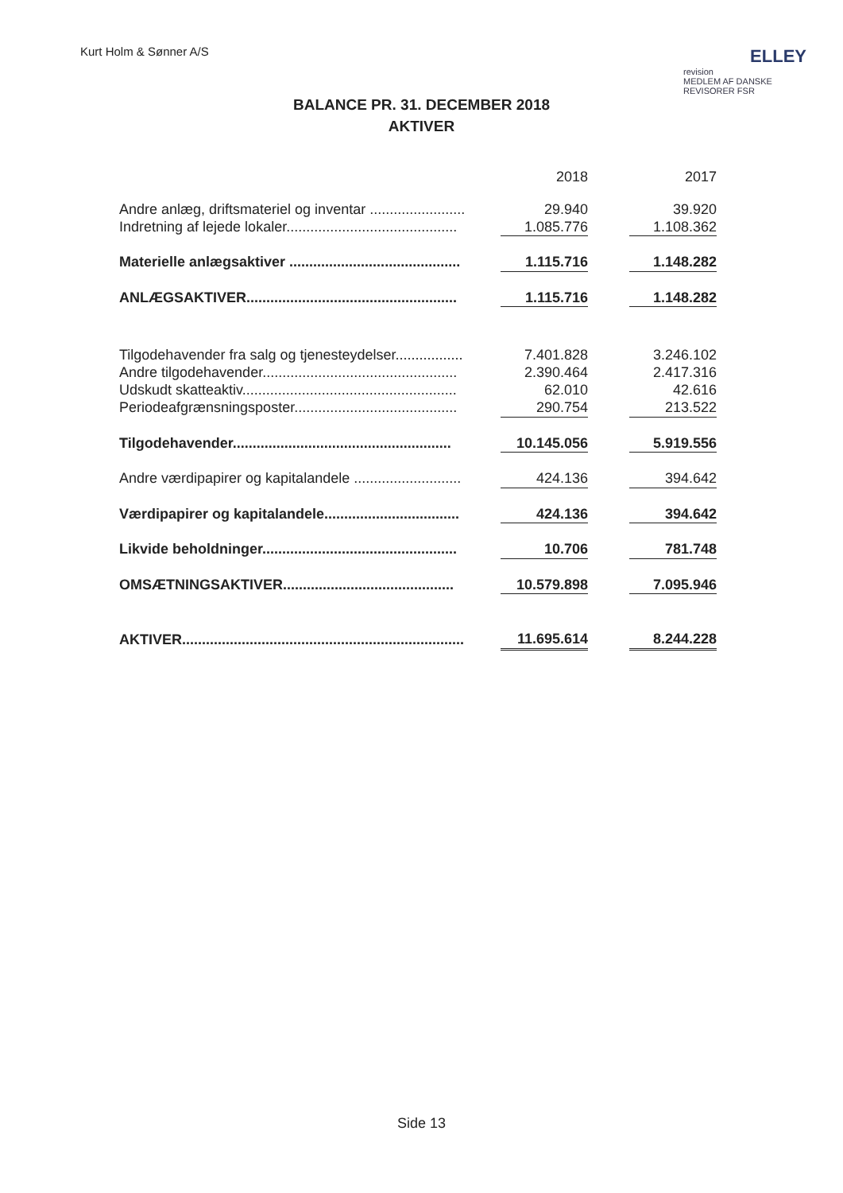Kurt Holm & Sønner A/S
ELLEY
revision
MEDLEM AF DANSKE REVISORER FSR
BALANCE PR. 31. DECEMBER 2018
AKTIVER
| | 2018 | | 2017 |
| --- | --- | --- | --- |
| Andre anlæg, driftsmateriel og inventar ........................ | 29.940 | | 39.920 |
| Indretning af lejede lokaler........................................... | 1.085.776 | | 1.108.362 |
| Materielle anlægsaktiver ........................................... | 1.115.716 | | 1.148.282 |
| ANLÆGSAKTIVER..................................................... | 1.115.716 | | 1.148.282 |
| Tilgodehavender fra salg og tjenesteydelser................. | 7.401.828 | | 3.246.102 |
| Andre tilgodehavender................................................. | 2.390.464 | | 2.417.316 |
| Udskudt skatteaktiv...................................................... | 62.010 | | 42.616 |
| Periodeafgrænsningsposter......................................... | 290.754 | | 213.522 |
| Tilgodehavender....................................................... | 10.145.056 | | 5.919.556 |
| Andre værdipapirer og kapitalandele ........................... | 424.136 | | 394.642 |
| Værdipapirer og kapitalandele.................................. | 424.136 | | 394.642 |
| Likvide beholdninger................................................. | 10.706 | | 781.748 |
| OMSÆTNINGSAKTIVER........................................... | 10.579.898 | | 7.095.946 |
| AKTIVER....................................................................... | 11.695.614 | | 8.244.228 |
Side 13